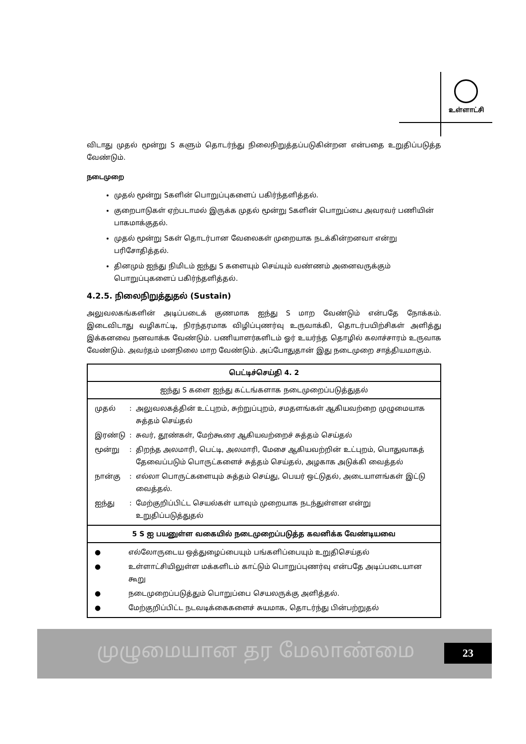உள்ளாட்சி
விடாது முதல் மூன்று S களும் தொடர்ந்து நிலைநிறுத்தப்படுகின்றன என்பதை உறுதிப்படுத்த வேண்டும்.
நடைமுறை
முதல் மூன்று Sகளின் பொறுப்புகளைப் பகிர்ந்தளித்தல்.
குறைபாடுகள் ஏற்படாமல் இருக்க முதல் மூன்று Sகளின் பொறுப்பை அவரவர் பணியின் பாகமாக்குதல்.
முதல் மூன்று Sகள் தொடர்பான வேலைகள் முறையாக நடக்கின்றனவா என்று பரிசோதித்தல்.
தினமும் ஐந்து நிமிடம் ஐந்து S களையும் செய்யும் வண்ணம் அனைவருக்கும் பொறுப்புகளைப் பகிர்ந்தளித்தல்.
4.2.5. நிலைநிறுத்துதல் (Sustain)
அலுவலகங்களின் அடிப்படைக் குணமாக ஐந்து S மாற வேண்டும் என்பதே நோக்கம். இடைவிடாது வழிகாட்டி, நிரந்தரமாக விழிப்புணர்வு உருவாக்கி, தொடர்பயிற்சிகள் அளித்து இக்கனவை நனவாக்க வேண்டும். பணியாளர்களிடம் ஓர் உயர்ந்த தொழில் கலாச்சாரம் உருவாக வேண்டும். அவர்தம் மனநிலை மாற வேண்டும். அப்போதுதான் இது நடைமுறை சாத்தியமாகும்.
| பெட்டிச்செய்தி 4. 2 |
| --- |
| ஐந்து S களை ஐந்து கட்டங்களாக நடைமுறைப்படுத்துதல் |
| / முதல் / : / அலுவலகத்தின் உட்புறம், சுற்றுப்புறம், சமதளங்கள் ஆகியவற்றை முழுமையாக சுத்தம் செய்தல் / / இரண்டு / : / சுவர், தூண்கள், மேற்கூரை ஆகியவற்றைச் சுத்தம் செய்தல் / / மூன்று / : / திறந்த அலமாரி, பெட்டி, அலமாரி, மேசை ஆகியவற்றின் உட்புறம், பொதுவாகத் தேவைப்படும் பொருட்களைச் சுத்தம் செய்தல், அழகாக அடுக்கி வைத்தல் / / நான்கு / : / எல்லா பொருட்களையும் சுத்தம் செய்து, பெயர் ஒட்டுதல், அடையாளங்கள் இட்டு வைத்தல். / / ஐந்து / : / மேற்குறிப்பிட்ட செயல்கள் யாவும் முறையாக நடந்துள்ளன என்று உறுதிப்படுத்துதல் / |
| 5 S ஐ பயனுள்ள வகையில் நடைமுறைப்படுத்த கவனிக்க வேண்டியவை |
| / ● / எல்லோருடைய ஒத்துழைப்பையும் பங்களிப்பையும் உறுதிசெய்தல் / / ● / உள்ளாட்சியிலுள்ள மக்களிடம் காட்டும் பொறுப்புணர்வு என்பதே அடிப்படையான கூறு / / ● / நடைமுறைப்படுத்தும் பொறுப்பை செயலருக்கு அளித்தல். / / ● / மேற்குறிப்பிட்ட நடவடிக்கைகளைச் சுயமாக, தொடர்ந்து பின்பற்றுதல் / |
முழுமையான தர மேலாண்மை 23